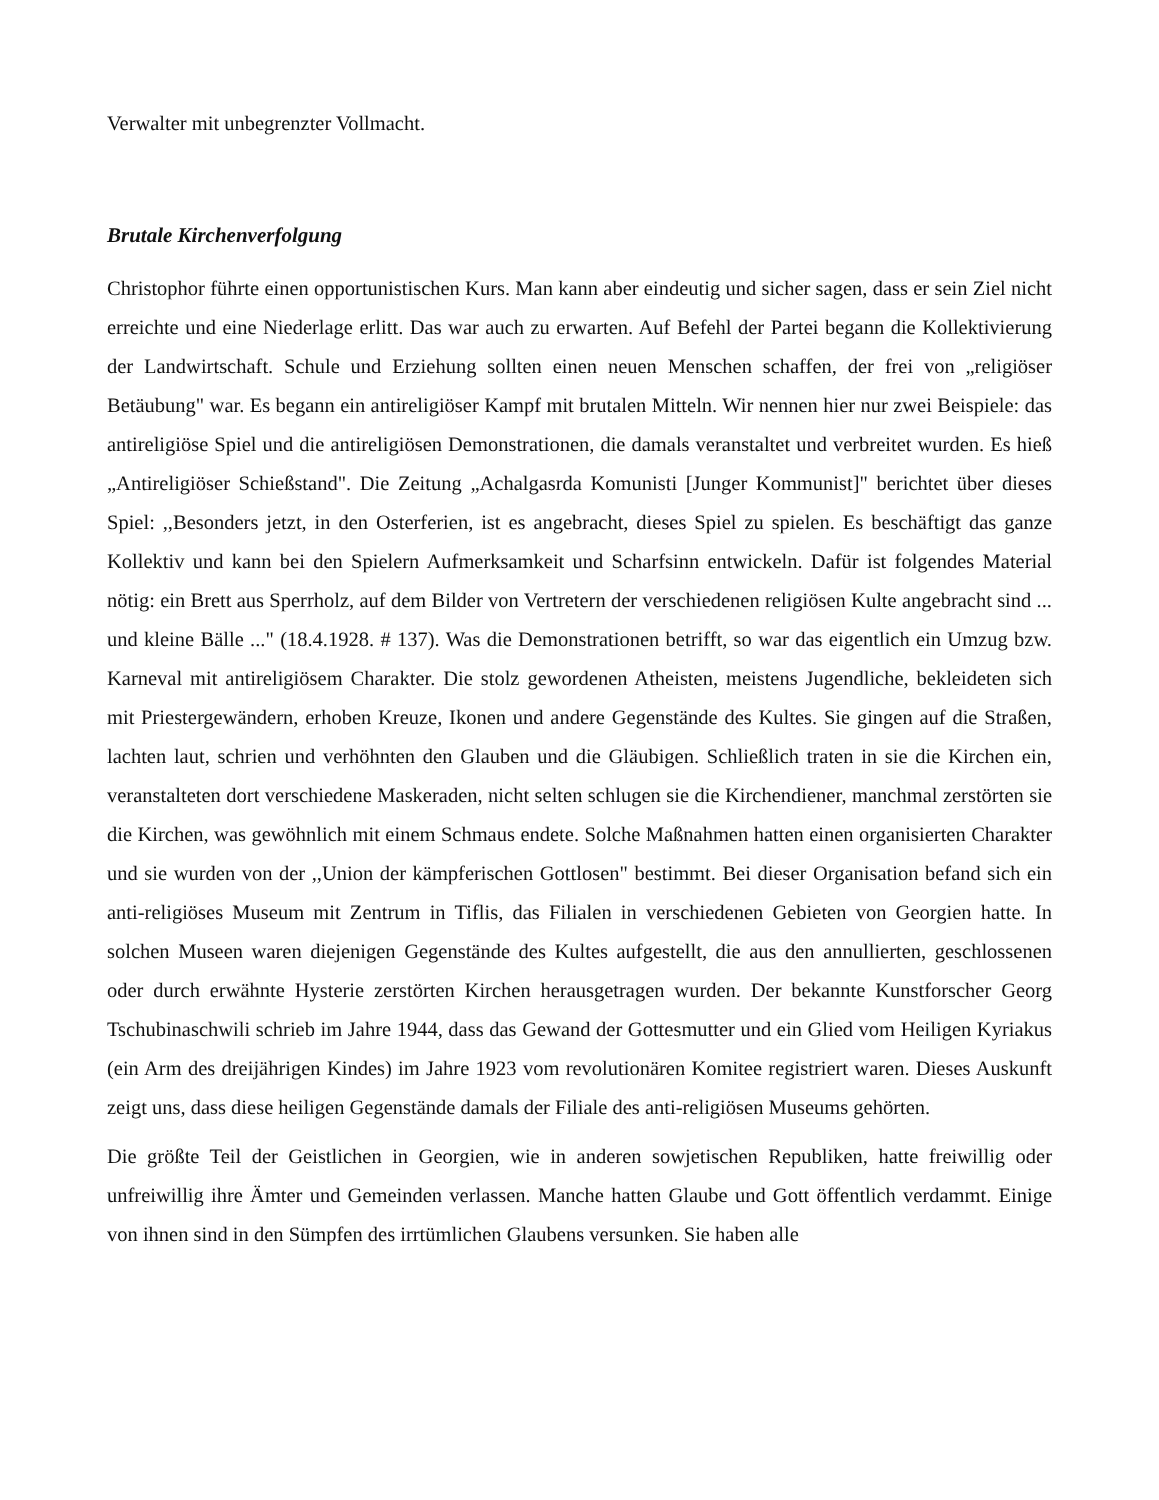Verwalter mit unbegrenzter Vollmacht.
Brutale Kirchenverfolgung
Christophor führte einen opportunistischen Kurs. Man kann aber eindeutig und sicher sagen, dass er sein Ziel nicht erreichte und eine Niederlage erlitt. Das war auch zu erwarten. Auf Befehl der Partei begann die Kollektivierung der Landwirtschaft. Schule und Erziehung sollten einen neuen Menschen schaffen, der frei von „religiöser Betäubung" war. Es begann ein antireligiöser Kampf mit brutalen Mitteln. Wir nennen hier nur zwei Beispiele: das antireligiöse Spiel und die antireligiösen Demonstrationen, die damals veranstaltet und verbreitet wurden. Es hieß „Antireligiöser Schießstand". Die Zeitung „Achalgasrda Komunisti [Junger Kommunist]" berichtet über dieses Spiel: ,,Besonders jetzt, in den Osterferien, ist es angebracht, dieses Spiel zu spielen. Es beschäftigt das ganze Kollektiv und kann bei den Spielern Aufmerksamkeit und Scharfsinn entwickeln. Dafür ist folgendes Material nötig: ein Brett aus Sperrholz, auf dem Bilder von Vertretern der verschiedenen religiösen Kulte angebracht sind ... und kleine Bälle ..." (18.4.1928. # 137). Was die Demonstrationen betrifft, so war das eigentlich ein Umzug bzw. Karneval mit antireligiösem Charakter. Die stolz gewordenen Atheisten, meistens Jugendliche, bekleideten sich mit Priestergewändern, erhoben Kreuze, Ikonen und andere Gegenstände des Kultes. Sie gingen auf die Straßen, lachten laut, schrien und verhöhnten den Glauben und die Gläubigen. Schließlich traten in sie die Kirchen ein, veranstalteten dort verschiedene Maskeraden, nicht selten schlugen sie die Kirchendiener, manchmal zerstörten sie die Kirchen, was gewöhnlich mit einem Schmaus endete. Solche Maßnahmen hatten einen organisierten Charakter und sie wurden von der ,,Union der kämpferischen Gottlosen" bestimmt. Bei dieser Organisation befand sich ein anti-religiöses Museum mit Zentrum in Tiflis, das Filialen in verschiedenen Gebieten von Georgien hatte. In solchen Museen waren diejenigen Gegenstände des Kultes aufgestellt, die aus den annullierten, geschlossenen oder durch erwähnte Hysterie zerstörten Kirchen herausgetragen wurden. Der bekannte Kunstforscher Georg Tschubinaschwili schrieb im Jahre 1944, dass das Gewand der Gottesmutter und ein Glied vom Heiligen Kyriakus (ein Arm des dreijährigen Kindes) im Jahre 1923 vom revolutionären Komitee registriert waren. Dieses Auskunft zeigt uns, dass diese heiligen Gegenstände damals der Filiale des anti-religiösen Museums gehörten.
Die größte Teil der Geistlichen in Georgien, wie in anderen sowjetischen Republiken, hatte freiwillig oder unfreiwillig ihre Ämter und Gemeinden verlassen. Manche hatten Glaube und Gott öffentlich verdammt. Einige von ihnen sind in den Sümpfen des irrtümlichen Glaubens versunken. Sie haben alle